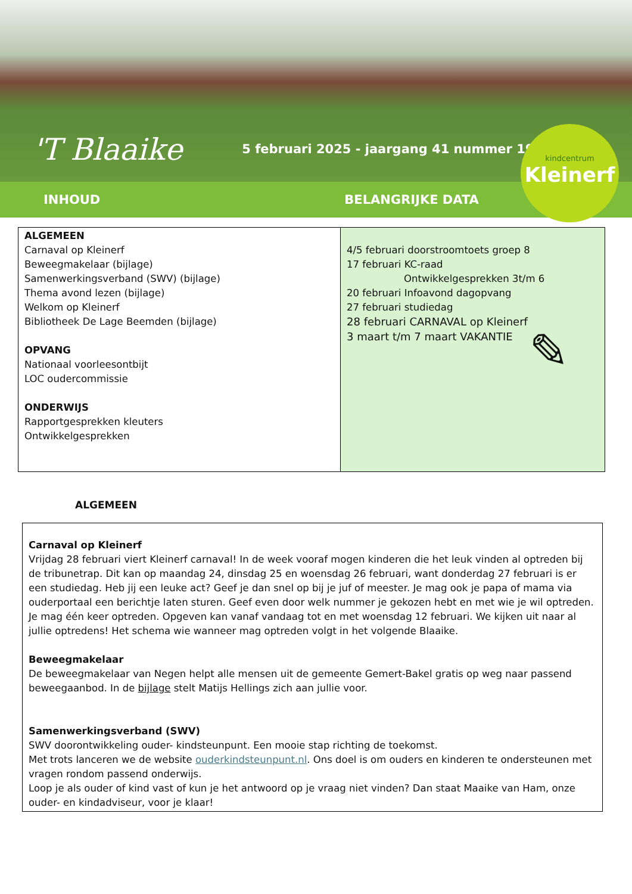'T Blaaike
5 februari 2025 - jaargang 41 nummer 19
kindcentrum
Kleinerf
INHOUD BELANGRIJKE DATA
| ALGEMEEN Carnaval op Kleinerf Beweegmakelaar (bijlage) Samenwerkingsverband (SWV) (bijlage) Thema avond lezen (bijlage) Welkom op Kleinerf Bibliotheek De Lage Beemden (bijlage) OPVANG Nationaal voorleesontbijt LOC oudercommissie ONDERWIJS Rapportgesprekken kleuters Ontwikkelgesprekken | 4/5 februari doorstroomtoets groep 8 17 februari KC-raad Ontwikkelgesprekken 3t/m 6 20 februari Infoavond dagopvang 27 februari studiedag 28 februari CARNAVAL op Kleinerf 3 maart t/m 7 maart VAKANTIE ✎ |
ALGEMEEN
Carnaval op Kleinerf
Vrijdag 28 februari viert Kleinerf carnaval! In de week vooraf mogen kinderen die het leuk vinden al optreden bij de tribunetrap. Dit kan op maandag 24, dinsdag 25 en woensdag 26 februari, want donderdag 27 februari is er een studiedag. Heb jij een leuke act? Geef je dan snel op bij je juf of meester. Je mag ook je papa of mama via ouderportaal een berichtje laten sturen. Geef even door welk nummer je gekozen hebt en met wie je wil optreden. Je mag één keer optreden. Opgeven kan vanaf vandaag tot en met woensdag 12 februari. We kijken uit naar al jullie optredens! Het schema wie wanneer mag optreden volgt in het volgende Blaaike.
Beweegmakelaar
De beweegmakelaar van Negen helpt alle mensen uit de gemeente Gemert-Bakel gratis op weg naar passend beweegaanbod. In de bijlage stelt Matijs Hellings zich aan jullie voor.
Samenwerkingsverband (SWV)
SWV doorontwikkeling ouder- kindsteunpunt. Een mooie stap richting de toekomst.
Met trots lanceren we de website ouderkindsteunpunt.nl. Ons doel is om ouders en kinderen te ondersteunen met vragen rondom passend onderwijs.
Loop je als ouder of kind vast of kun je het antwoord op je vraag niet vinden? Dan staat Maaike van Ham, onze ouder- en kindadviseur, voor je klaar!